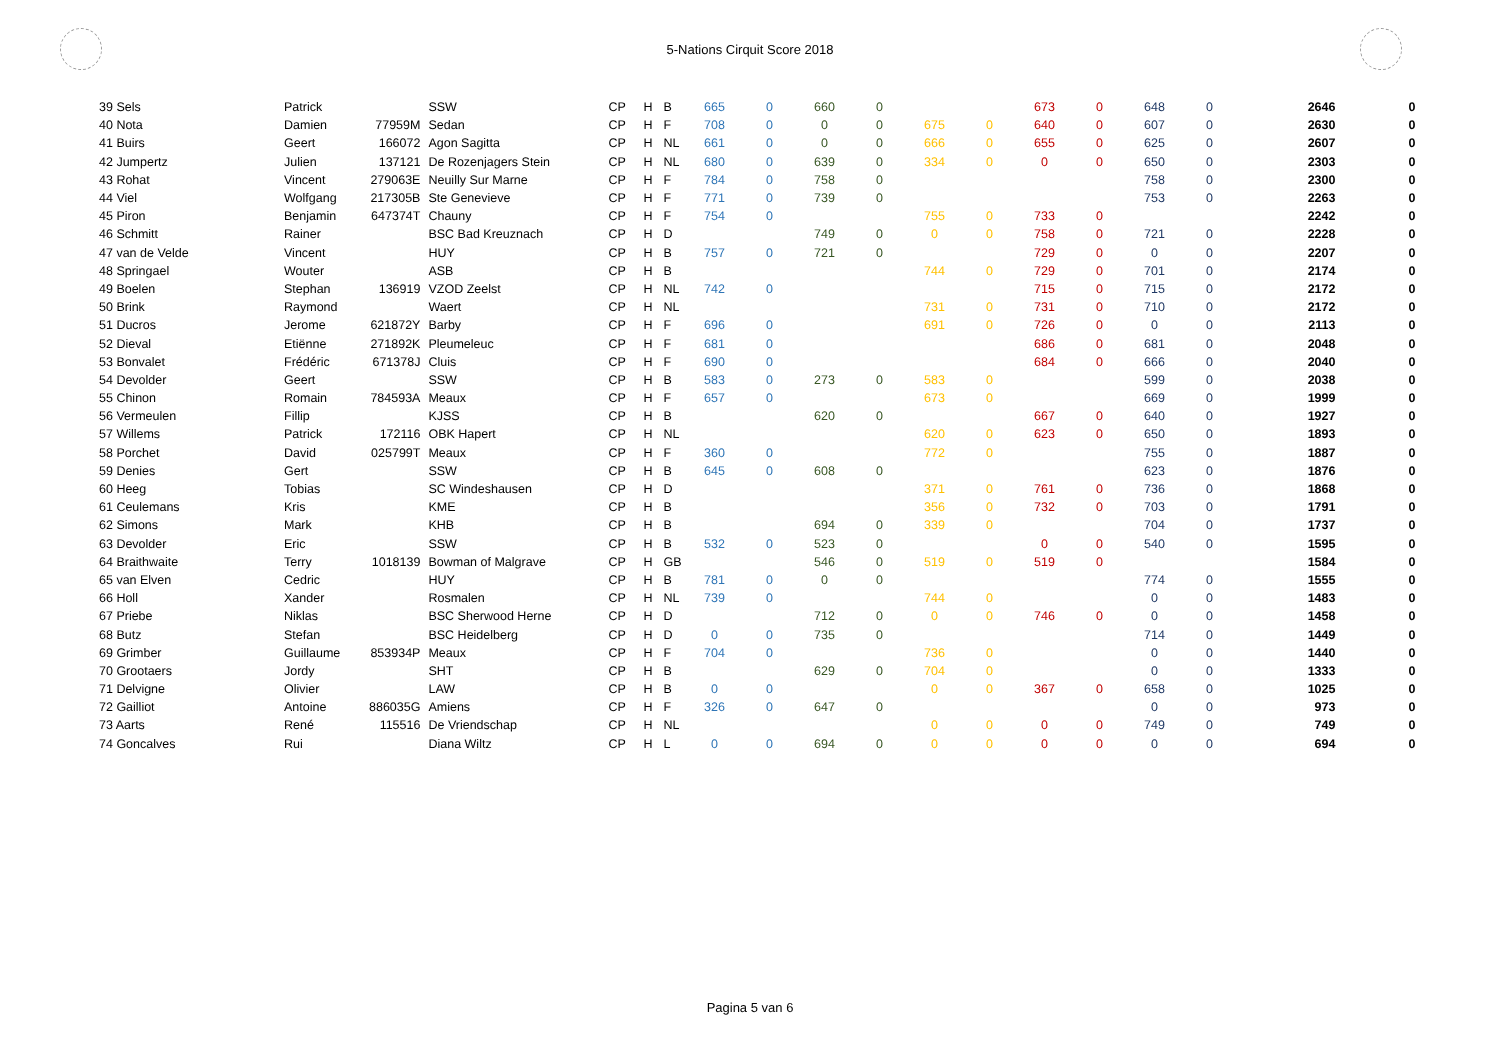5-Nations Cirquit Score 2018
| 39 Sels | Patrick | | SSW | CP | H | B | 665 | 0 | 660 | 0 | | | 673 | 0 | 648 | 0 | 2646 | 0 |
| 40 Nota | Damien | 77959M | Sedan | CP | H | F | 708 | 0 | 0 | 0 | 675 | 0 | 640 | 0 | 607 | 0 | 2630 | 0 |
| 41 Buirs | Geert | 166072 | Agon Sagitta | CP | H | NL | 661 | 0 | 0 | 0 | 666 | 0 | 655 | 0 | 625 | 0 | 2607 | 0 |
| 42 Jumpertz | Julien | 137121 | De Rozenjagers Stein | CP | H | NL | 680 | 0 | 639 | 0 | 334 | 0 | 0 | 0 | 650 | 0 | 2303 | 0 |
| 43 Rohat | Vincent | 279063E | Neuilly Sur Marne | CP | H | F | 784 | 0 | 758 | 0 | | | | | 758 | 0 | 2300 | 0 |
| 44 Viel | Wolfgang | 217305B | Ste Genevieve | CP | H | F | 771 | 0 | 739 | 0 | | | | | 753 | 0 | 2263 | 0 |
| 45 Piron | Benjamin | 647374T | Chauny | CP | H | F | 754 | 0 | | | 755 | 0 | 733 | 0 | | | 2242 | 0 |
| 46 Schmitt | Rainer | | BSC Bad Kreuznach | CP | H | D | | | 749 | 0 | 0 | 0 | 758 | 0 | 721 | 0 | 2228 | 0 |
| 47 van de Velde | Vincent | | HUY | CP | H | B | 757 | 0 | 721 | 0 | | | 729 | 0 | 0 | 0 | 2207 | 0 |
| 48 Springael | Wouter | | ASB | CP | H | B | | | | | 744 | 0 | 729 | 0 | 701 | 0 | 2174 | 0 |
| 49 Boelen | Stephan | 136919 | VZOD Zeelst | CP | H | NL | 742 | 0 | | | | | 715 | 0 | 715 | 0 | 2172 | 0 |
| 50 Brink | Raymond | | Waert | CP | H | NL | | | | | 731 | 0 | 731 | 0 | 710 | 0 | 2172 | 0 |
| 51 Ducros | Jerome | 621872Y | Barby | CP | H | F | 696 | 0 | | | 691 | 0 | 726 | 0 | 0 | 0 | 2113 | 0 |
| 52 Dieval | Etiënne | 271892K | Pleumeleuc | CP | H | F | 681 | 0 | | | | | 686 | 0 | 681 | 0 | 2048 | 0 |
| 53 Bonvalet | Frédéric | 671378J | Cluis | CP | H | F | 690 | 0 | | | | | 684 | 0 | 666 | 0 | 2040 | 0 |
| 54 Devolder | Geert | | SSW | CP | H | B | 583 | 0 | 273 | 0 | 583 | 0 | | | 599 | 0 | 2038 | 0 |
| 55 Chinon | Romain | 784593A | Meaux | CP | H | F | 657 | 0 | | | 673 | 0 | | | 669 | 0 | 1999 | 0 |
| 56 Vermeulen | Fillip | | KJSS | CP | H | B | | | 620 | 0 | | | 667 | 0 | 640 | 0 | 1927 | 0 |
| 57 Willems | Patrick | 172116 | OBK Hapert | CP | H | NL | | | | | 620 | 0 | 623 | 0 | 650 | 0 | 1893 | 0 |
| 58 Porchet | David | 025799T | Meaux | CP | H | F | 360 | 0 | | | 772 | 0 | | | 755 | 0 | 1887 | 0 |
| 59 Denies | Gert | | SSW | CP | H | B | 645 | 0 | 608 | 0 | | | | | 623 | 0 | 1876 | 0 |
| 60 Heeg | Tobias | | SC Windeshausen | CP | H | D | | | | | 371 | 0 | 761 | 0 | 736 | 0 | 1868 | 0 |
| 61 Ceulemans | Kris | | KME | CP | H | B | | | | | 356 | 0 | 732 | 0 | 703 | 0 | 1791 | 0 |
| 62 Simons | Mark | | KHB | CP | H | B | | | 694 | 0 | 339 | 0 | | | 704 | 0 | 1737 | 0 |
| 63 Devolder | Eric | | SSW | CP | H | B | 532 | 0 | 523 | 0 | | | 0 | 0 | 540 | 0 | 1595 | 0 |
| 64 Braithwaite | Terry | 1018139 | Bowman of Malgrave | CP | H | GB | | | 546 | 0 | 519 | 0 | 519 | 0 | | | 1584 | 0 |
| 65 van Elven | Cedric | | HUY | CP | H | B | 781 | 0 | 0 | 0 | | | | | 774 | 0 | 1555 | 0 |
| 66 Holl | Xander | | Rosmalen | CP | H | NL | 739 | 0 | | | 744 | 0 | | | 0 | 0 | 1483 | 0 |
| 67 Priebe | Niklas | | BSC Sherwood Herne | CP | H | D | | | 712 | 0 | 0 | 0 | 746 | 0 | 0 | 0 | 1458 | 0 |
| 68 Butz | Stefan | | BSC Heidelberg | CP | H | D | 0 | 0 | 735 | 0 | | | | | 714 | 0 | 1449 | 0 |
| 69 Grimber | Guillaume | 853934P | Meaux | CP | H | F | 704 | 0 | | | 736 | 0 | | | 0 | 0 | 1440 | 0 |
| 70 Grootaers | Jordy | | SHT | CP | H | B | | | 629 | 0 | 704 | 0 | | | 0 | 0 | 1333 | 0 |
| 71 Delvigne | Olivier | | LAW | CP | H | B | 0 | 0 | | | 0 | 0 | 367 | 0 | 658 | 0 | 1025 | 0 |
| 72 Gailliot | Antoine | 886035G | Amiens | CP | H | F | 326 | 0 | 647 | 0 | | | | | 0 | 0 | 973 | 0 |
| 73 Aarts | René | 115516 | De Vriendschap | CP | H | NL | | | | | 0 | 0 | 0 | 0 | 749 | 0 | 749 | 0 |
| 74 Goncalves | Rui | | Diana Wiltz | CP | H | L | 0 | 0 | 694 | 0 | 0 | 0 | 0 | 0 | 0 | 0 | 694 | 0 |
Pagina 5 van 6